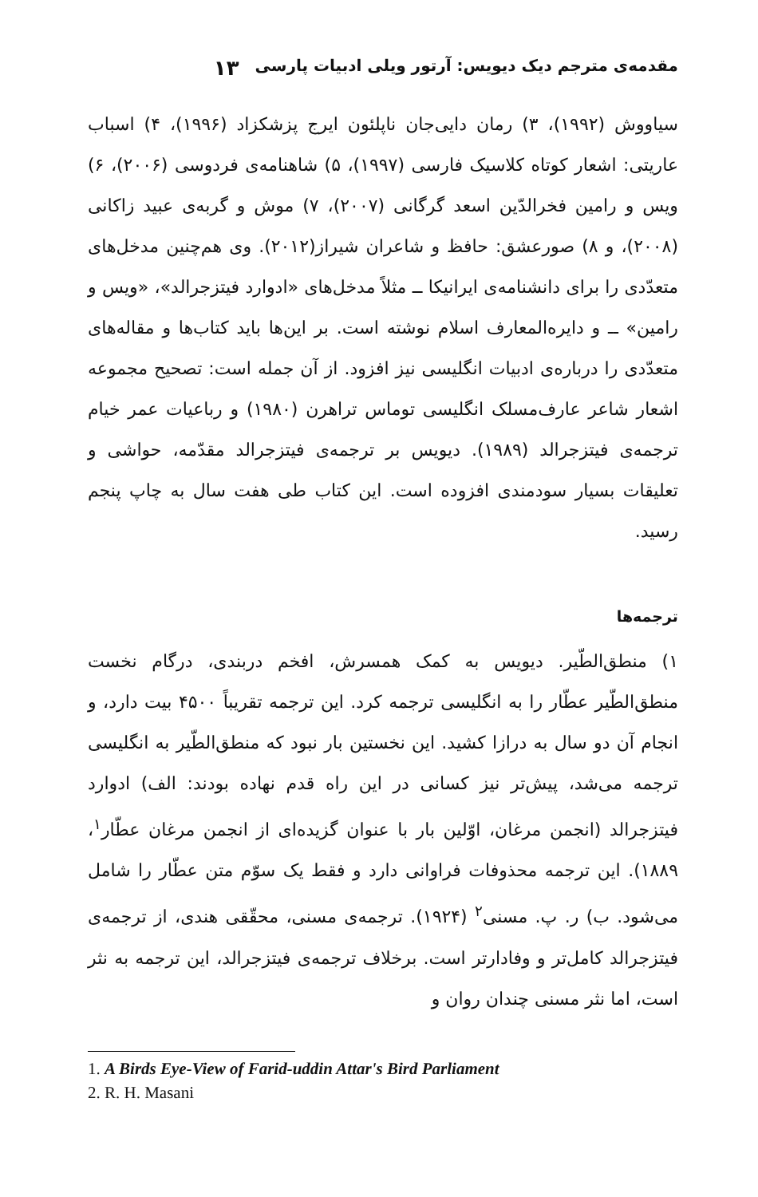مقدمه‌ی مترجم دیک دیویس: آرتور ویلی ادبیات پارسی ۱۳
سیاووش (۱۹۹۲)، ۳) رمان دایی‌جان ناپلئون ایرج پزشکزاد (۱۹۹۶)، ۴) اسباب عاریتی: اشعار کوتاه کلاسیک فارسی (۱۹۹۷)، ۵) شاهنامه‌ی فردوسی (۲۰۰۶)، ۶) ویس و رامین فخرالدّین اسعد گرگانی (۲۰۰۷)، ۷) موش و گربه‌ی عبید زاکانی (۲۰۰۸)، و ۸) صورعشق: حافظ و شاعران شیراز(۲۰۱۲). وی هم‌چنین مدخل‌های متعدّدی را برای دانشنامه‌ی ایرانیکا ــ مثلاً مدخل‌های «ادوارد فیتزجرالد»، «ویس و رامین» ــ و دایره‌المعارف اسلام نوشته است. بر این‌ها باید کتاب‌ها و مقاله‌های متعدّدی را درباره‌ی ادبیات انگلیسی نیز افزود. از آن جمله است: تصحیح مجموعه اشعار شاعر عارف‌مسلک انگلیسی توماس تراهرن (۱۹۸۰) و رباعیات عمر خیام ترجمه‌ی فیتزجرالد (۱۹۸۹). دیویس بر ترجمه‌ی فیتزجرالد مقدّمه، حواشی و تعلیقات بسیار سودمندی افزوده است. این کتاب طی هفت سال به چاپ پنجم رسید.
ترجمه‌ها
۱) منطق‌الطّیر. دیویس به کمک همسرش، افخم دربندی، درگام نخست منطق‌الطّیر عطّار را به انگلیسی ترجمه کرد. این ترجمه تقریباً ۴۵۰۰ بیت دارد، و انجام آن دو سال به درازا کشید. این نخستین بار نبود که منطق‌الطّیر به انگلیسی ترجمه می‌شد، پیش‌تر نیز کسانی در این راه قدم نهاده بودند: الف) ادوارد فیتزجرالد (انجمن مرغان، اوّلین بار با عنوان گزیده‌ای از انجمن مرغان عطّار<sup>۱</sup>، ۱۸۸۹). این ترجمه محذوفات فراوانی دارد و فقط یک سوّم متن عطّار را شامل می‌شود. ب) ر. پ. مسنی<sup>۲</sup> (۱۹۲۴). ترجمه‌ی مسنی، محقّقی هندی، از ترجمه‌ی فیتزجرالد کامل‌تر و وفادارتر است. برخلاف ترجمه‌ی فیتزجرالد، این ترجمه به نثر است، اما نثر مسنی چندان روان و
1. A Birds Eye-View of Farid-uddin Attar's Bird Parliament
2. R. H. Masani